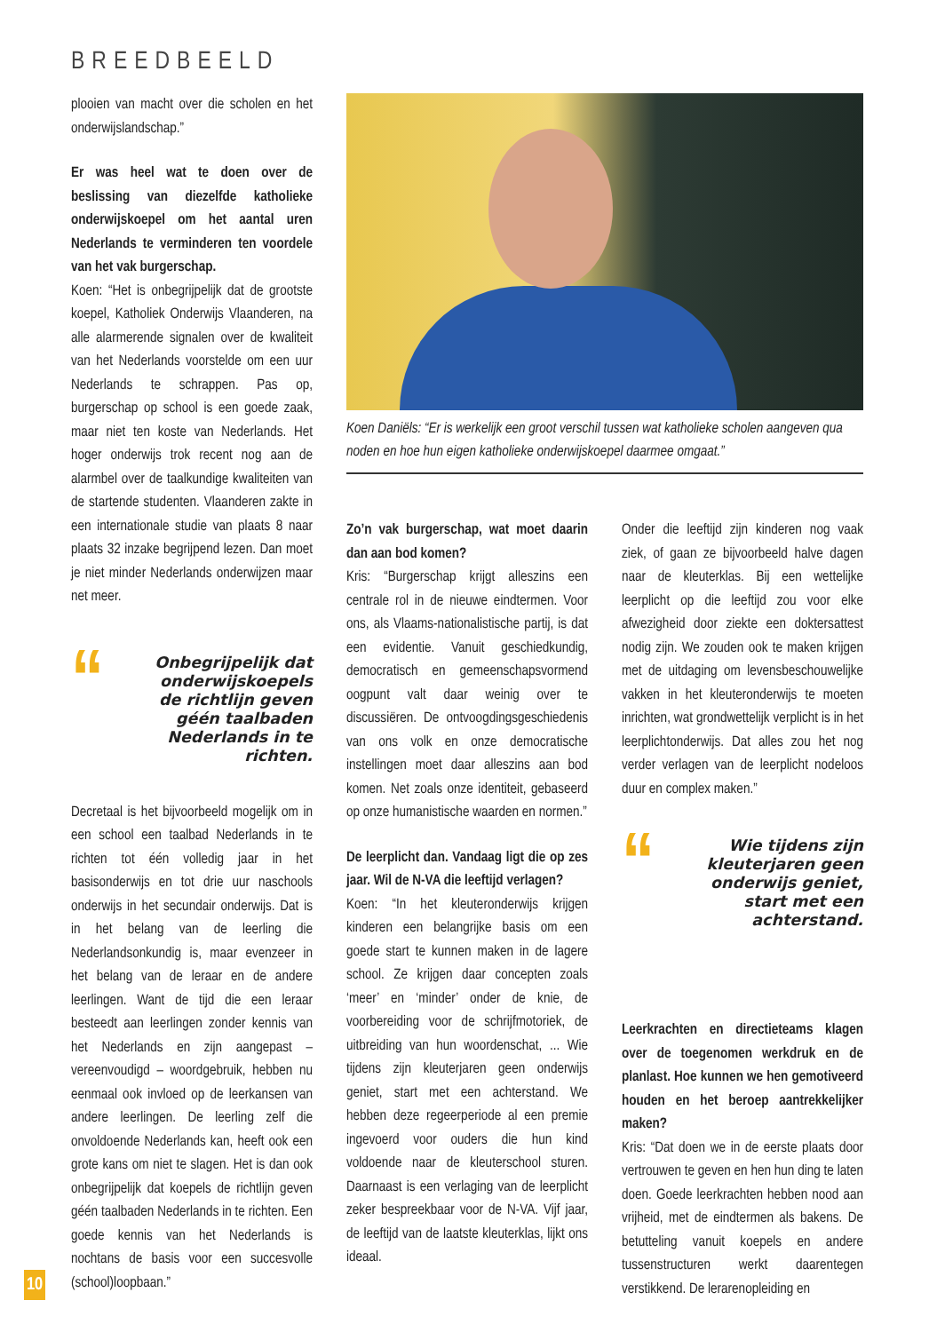BREEDBEELD
plooien van macht over die scholen en het onderwijslandschap.”
Er was heel wat te doen over de beslissing van diezelfde katholieke onderwijskoepel om het aantal uren Nederlands te verminderen ten voordele van het vak burgerschap.
Koen: “Het is onbegrijpelijk dat de grootste koepel, Katholiek Onderwijs Vlaanderen, na alle alarmerende signalen over de kwaliteit van het Nederlands voorstelde om een uur Nederlands te schrappen. Pas op, burgerschap op school is een goede zaak, maar niet ten koste van Nederlands. Het hoger onderwijs trok recent nog aan de alarmbel over de taalkundige kwaliteiten van de startende studenten. Vlaanderen zakte in een internationale studie van plaats 8 naar plaats 32 inzake begrijpend lezen. Dan moet je niet minder Nederlands onderwijzen maar net meer.
“
Onbegrijpelijk dat onderwijskoepels de richtlijn geven géén taalbaden Nederlands in te richten.
Decretaal is het bijvoorbeeld mogelijk om in een school een taalbad Nederlands in te richten tot één volledig jaar in het basisonderwijs en tot drie uur naschools onderwijs in het secundair onderwijs. Dat is in het belang van de leerling die Nederlandsonkundig is, maar evenzeer in het belang van de leraar en de andere leerlingen. Want de tijd die een leraar besteedt aan leerlingen zonder kennis van het Nederlands en zijn aangepast – vereenvoudigd – woordgebruik, hebben nu eenmaal ook invloed op de leerkansen van andere leerlingen. De leerling zelf die onvoldoende Nederlands kan, heeft ook een grote kans om niet te slagen. Het is dan ook onbegrijpelijk dat koepels de richtlijn geven géén taalbaden Nederlands in te richten. Een goede kennis van het Nederlands is nochtans de basis voor een succesvolle (school)loopbaan.”
Koen Daniëls: “Er is werkelijk een groot verschil tussen wat katholieke scholen aangeven qua noden en hoe hun eigen katholieke onderwijskoepel daarmee omgaat.”
Zo’n vak burgerschap, wat moet daarin dan aan bod komen?
Kris: “Burgerschap krijgt alleszins een centrale rol in de nieuwe eindtermen. Voor ons, als Vlaams-nationalistische partij, is dat een evidentie. Vanuit geschiedkundig, democratisch en gemeenschapsvormend oogpunt valt daar weinig over te discussiëren. De ontvoogdingsgeschiedenis van ons volk en onze democratische instellingen moet daar alleszins aan bod komen. Net zoals onze identiteit, gebaseerd op onze humanistische waarden en normen.”
De leerplicht dan. Vandaag ligt die op zes jaar. Wil de N-VA die leeftijd verlagen?
Koen: “In het kleuteronderwijs krijgen kinderen een belangrijke basis om een goede start te kunnen maken in de lagere school. Ze krijgen daar concepten zoals ‘meer’ en ‘minder’ onder de knie, de voorbereiding voor de schrijfmotoriek, de uitbreiding van hun woordenschat, ... Wie tijdens zijn kleuterjaren geen onderwijs geniet, start met een achterstand. We hebben deze regeerperiode al een premie ingevoerd voor ouders die hun kind voldoende naar de kleuterschool sturen. Daarnaast is een verlaging van de leerplicht zeker bespreekbaar voor de N-VA. Vijf jaar, de leeftijd van de laatste kleuterklas, lijkt ons ideaal.
Onder die leeftijd zijn kinderen nog vaak ziek, of gaan ze bijvoorbeeld halve dagen naar de kleuterklas. Bij een wettelijke leerplicht op die leeftijd zou voor elke afwezigheid door ziekte een doktersattest nodig zijn. We zouden ook te maken krijgen met de uitdaging om levensbeschouwelijke vakken in het kleuteronderwijs te moeten inrichten, wat grondwettelijk verplicht is in het leerplichtonderwijs. Dat alles zou het nog verder verlagen van de leerplicht nodeloos duur en complex maken.”
“
Wie tijdens zijn kleuterjaren geen onderwijs geniet, start met een achterstand.
Leerkrachten en directieteams klagen over de toegenomen werkdruk en de planlast. Hoe kunnen we hen gemotiveerd houden en het beroep aantrekkelijker maken?
Kris: “Dat doen we in de eerste plaats door vertrouwen te geven en hen hun ding te laten doen. Goede leerkrachten hebben nood aan vrijheid, met de eindtermen als bakens. De betutteling vanuit koepels en andere tussenstructuren werkt daarentegen verstikkend. De lerarenopleiding en
10